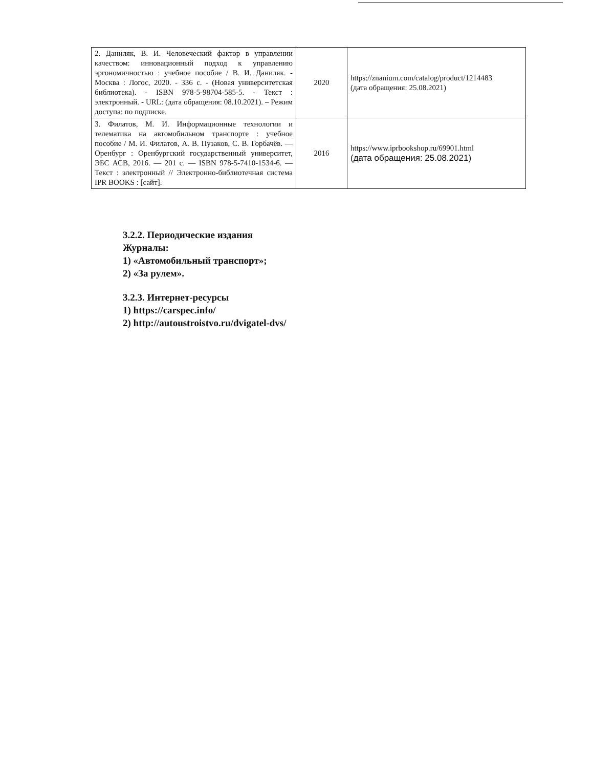| 2. Даниляк, В. И. Человеческий фактор в управлении качеством: инновационный подход к управлению эргономичностью : учебное пособие / В. И. Даниляк. - Москва : Логос, 2020. - 336 с. - (Новая университетская библиотека). - ISBN 978-5-98704-585-5. - Текст : электронный. - URL: (дата обращения: 08.10.2021). – Режим доступа: по подписке. | 2020 | https://znanium.com/catalog/product/1214483 (дата обращения: 25.08.2021) |
| 3. Филатов, М. И. Информационные технологии и телематика на автомобильном транспорте : учебное пособие / М. И. Филатов, А. В. Пузаков, С. В. Горбачёв. — Оренбург : Оренбургский государственный университет, ЭБС АСВ, 2016. — 201 с. — ISBN 978-5-7410-1534-6. — Текст : электронный // Электронно-библиотечная система IPR BOOKS : [сайт]. | 2016 | https://www.iprbookshop.ru/69901.html (дата обращения: 25.08.2021) |
3.2.2. Периодические издания
Журналы:
1) «Автомобильный транспорт»;
2) «За рулем».
3.2.3. Интернет-ресурсы
1) https://carspec.info/
2) http://autoustroistvo.ru/dvigatel-dvs/